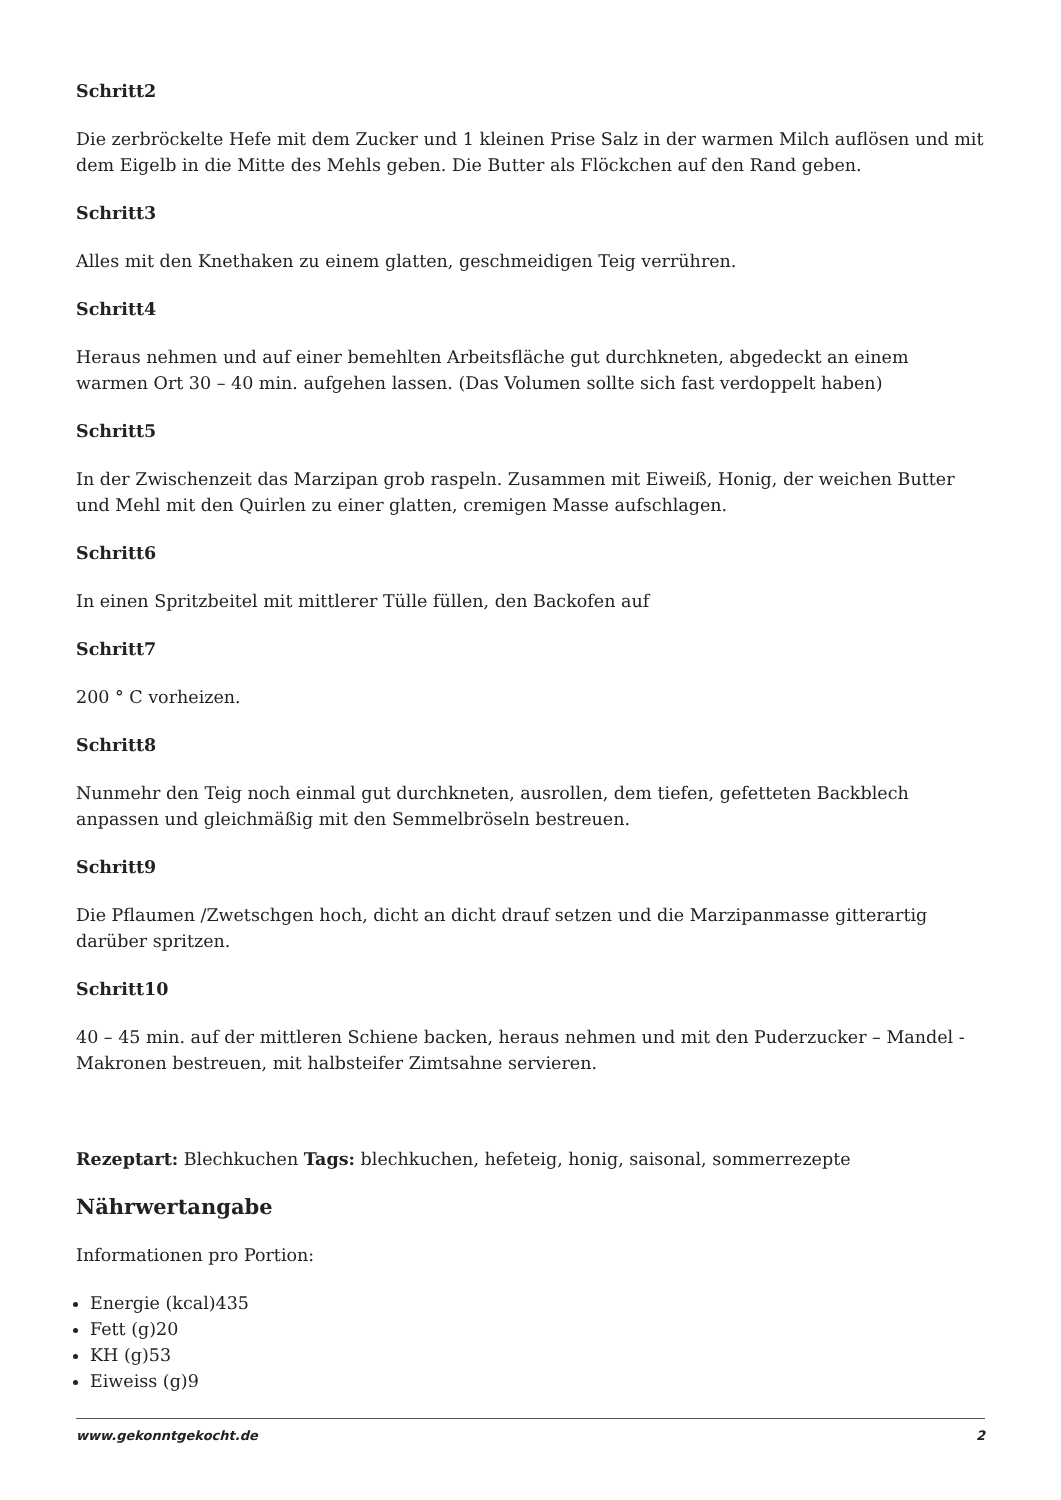Schritt2
Die zerbröckelte Hefe mit dem Zucker und 1 kleinen Prise Salz in der warmen Milch auflösen und mit dem Eigelb in die Mitte des Mehls geben. Die Butter als Flöckchen auf den Rand geben.
Schritt3
Alles mit den Knethaken zu einem glatten, geschmeidigen Teig verrühren.
Schritt4
Heraus nehmen und auf einer bemehlten Arbeitsfläche gut durchkneten, abgedeckt an einem warmen Ort 30 – 40 min. aufgehen lassen. (Das Volumen sollte sich fast verdoppelt haben)
Schritt5
In der Zwischenzeit das Marzipan grob raspeln. Zusammen mit Eiweiß, Honig, der weichen Butter und Mehl mit den Quirlen zu einer glatten, cremigen Masse aufschlagen.
Schritt6
In einen Spritzbeitel mit mittlerer Tülle füllen, den Backofen auf
Schritt7
200 ° C vorheizen.
Schritt8
Nunmehr den Teig noch einmal gut durchkneten, ausrollen, dem tiefen, gefetteten Backblech anpassen und gleichmäßig mit den Semmelbröseln bestreuen.
Schritt9
Die Pflaumen /Zwetschgen hoch, dicht an dicht drauf setzen und die Marzipanmasse gitterartig darüber spritzen.
Schritt10
40 – 45 min. auf der mittleren Schiene backen, heraus nehmen und mit den Puderzucker – Mandel - Makronen bestreuen, mit halbsteifer Zimtsahne servieren.
Rezeptart: Blechkuchen Tags: blechkuchen, hefeteig, honig, saisonal, sommerrezepte
Nährwertangabe
Informationen pro Portion:
Energie (kcal)435
Fett (g)20
KH (g)53
Eiweiss (g)9
www.gekonntgekocht.de 2